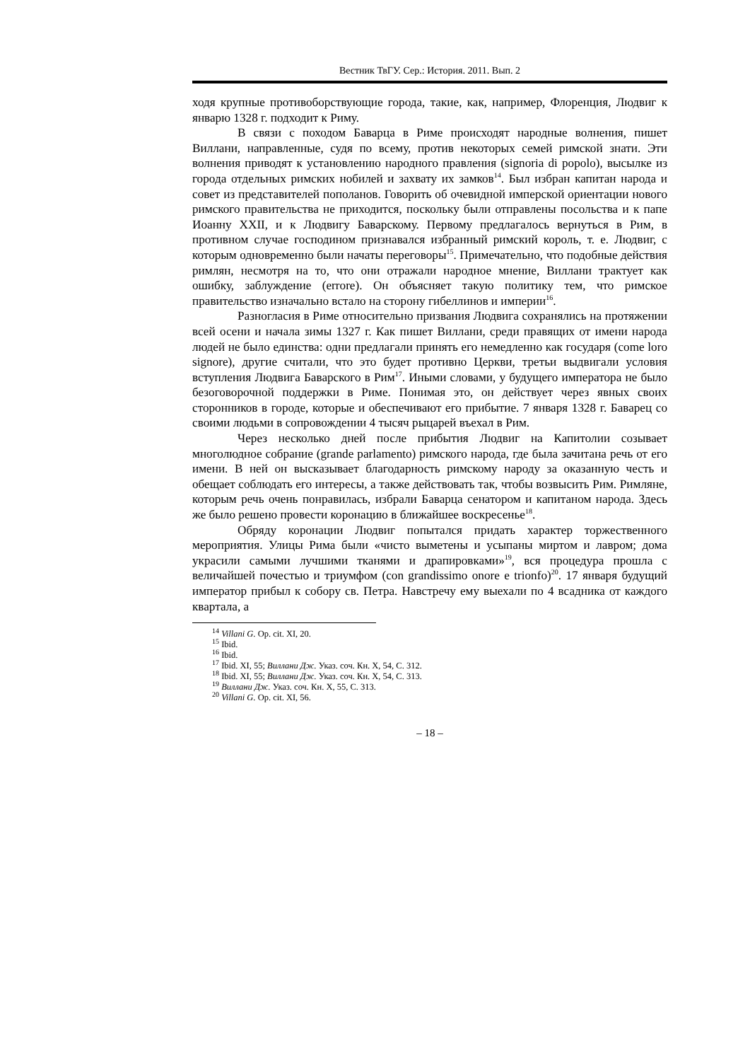Вестник ТвГУ. Сер.: История. 2011. Вып. 2
ходя крупные противоборствующие города, такие, как, например, Флоренция, Людвиг к январю 1328 г. подходит к Риму.
В связи с походом Баварца в Риме происходят народные волнения, пишет Виллани, направленные, судя по всему, против некоторых семей римской знати. Эти волнения приводят к установлению народного правления (signoria di popolo), высылке из города отдельных римских нобилей и захвату их замков<sup>14</sup>. Был избран капитан народа и совет из представителей пополанов. Говорить об очевидной имперской ориентации нового римского правительства не приходится, поскольку были отправлены посольства и к папе Иоанну XXII, и к Людвигу Баварскому. Первому предлагалось вернуться в Рим, в противном случае господином признавался избранный римский король, т. е. Людвиг, с которым одновременно были начаты переговоры<sup>15</sup>. Примечательно, что подобные действия римлян, несмотря на то, что они отражали народное мнение, Виллани трактует как ошибку, заблуждение (errore). Он объясняет такую политику тем, что римское правительство изначально встало на сторону гибеллинов и империи<sup>16</sup>.
Разногласия в Риме относительно призвания Людвига сохранялись на протяжении всей осени и начала зимы 1327 г. Как пишет Виллани, среди правящих от имени народа людей не было единства: одни предлагали принять его немедленно как государя (come loro signore), другие считали, что это будет противно Церкви, третьи выдвигали условия вступления Людвига Баварского в Рим<sup>17</sup>. Иными словами, у будущего императора не было безоговорочной поддержки в Риме. Понимая это, он действует через явных своих сторонников в городе, которые и обеспечивают его прибытие. 7 января 1328 г. Баварец со своими людьми в сопровождении 4 тысяч рыцарей въехал в Рим.
Через несколько дней после прибытия Людвиг на Капитолии созывает многолюдное собрание (grande parlamento) римского народа, где была зачитана речь от его имени. В ней он высказывает благодарность римскому народу за оказанную честь и обещает соблюдать его интересы, а также действовать так, чтобы возвысить Рим. Римляне, которым речь очень понравилась, избрали Баварца сенатором и капитаном народа. Здесь же было решено провести коронацию в ближайшее воскресенье<sup>18</sup>.
Обряду коронации Людвиг попытался придать характер торжественного мероприятия. Улицы Рима были «чисто выметены и усыпаны миртом и лавром; дома украсили самыми лучшими тканями и драпировками»<sup>19</sup>, вся процедура прошла с величайшей почестью и триумфом (con grandissimo onore e trionfo)<sup>20</sup>. 17 января будущий император прибыл к собору св. Петра. Навстречу ему выехали по 4 всадника от каждого квартала, а
<sup>14</sup> Villani G. Op. cit. XI, 20.
<sup>15</sup> Ibid.
<sup>16</sup> Ibid.
<sup>17</sup> Ibid. XI, 55; Виллани Дж. Указ. соч. Кн. X, 54, С. 312.
<sup>18</sup> Ibid. XI, 55; Виллани Дж. Указ. соч. Кн. X, 54, С. 313.
<sup>19</sup> Виллани Дж. Указ. соч. Кн. X, 55, С. 313.
<sup>20</sup> Villani G. Op. cit. XI, 56.
– 18 –